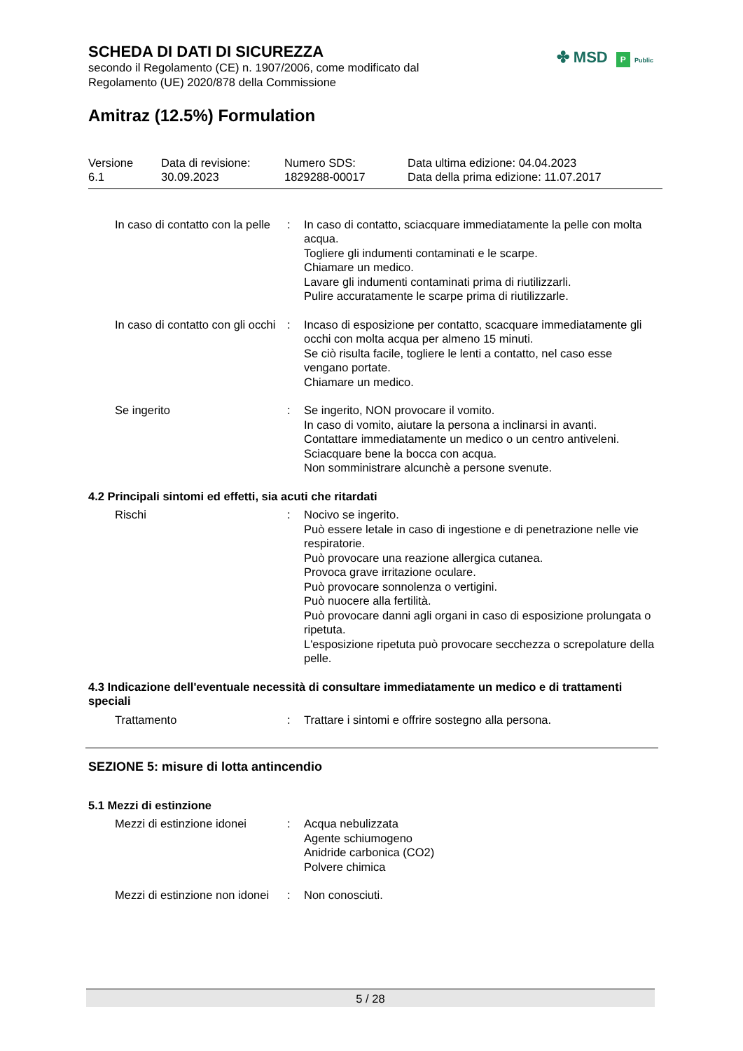✤ MSD P Public
SCHEDA DI DATI DI SICUREZZA
secondo il Regolamento (CE) n. 1907/2006, come modificato dal
Regolamento (UE) 2020/878 della Commissione
Amitraz (12.5%) Formulation
Versione
6.1
Data di revisione:
30.09.2023
Numero SDS:
1829288-00017
Data ultima edizione: 04.04.2023
Data della prima edizione: 11.07.2017
In caso di contatto con la pelle
: In caso di contatto, sciacquare immediatamente la pelle con molta acqua.
Togliere gli indumenti contaminati e le scarpe.
Chiamare un medico.
Lavare gli indumenti contaminati prima di riutilizzarli.
Pulire accuratamente le scarpe prima di riutilizzarle.
In caso di contatto con gli occhi
: Incaso di esposizione per contatto, scacquare immediatamente gli occhi con molta acqua per almeno 15 minuti.
Se ciò risulta facile, togliere le lenti a contatto, nel caso esse vengano portate.
Chiamare un medico.
Se ingerito : Se ingerito, NON provocare il vomito.
In caso di vomito, aiutare la persona a inclinarsi in avanti.
Contattare immediatamente un medico o un centro antiveleni.
Sciacquare bene la bocca con acqua.
Non somministrare alcunchè a persone svenute.
4.2 Principali sintomi ed effetti, sia acuti che ritardati
Rischi : Nocivo se ingerito.
Può essere letale in caso di ingestione e di penetrazione nelle vie respiratorie.
Può provocare una reazione allergica cutanea.
Provoca grave irritazione oculare.
Può provocare sonnolenza o vertigini.
Può nuocere alla fertilità.
Può provocare danni agli organi in caso di esposizione prolungata o ripetuta.
L'esposizione ripetuta può provocare secchezza o screpolature della pelle.
4.3 Indicazione dell'eventuale necessità di consultare immediatamente un medico e di trattamenti speciali
Trattamento : Trattare i sintomi e offrire sostegno alla persona.
SEZIONE 5: misure di lotta antincendio
5.1 Mezzi di estinzione
Mezzi di estinzione idonei
: Acqua nebulizzata
Agente schiumogeno
Anidride carbonica (CO2)
Polvere chimica
Mezzi di estinzione non idonei
: Non conosciuti.
5 / 28